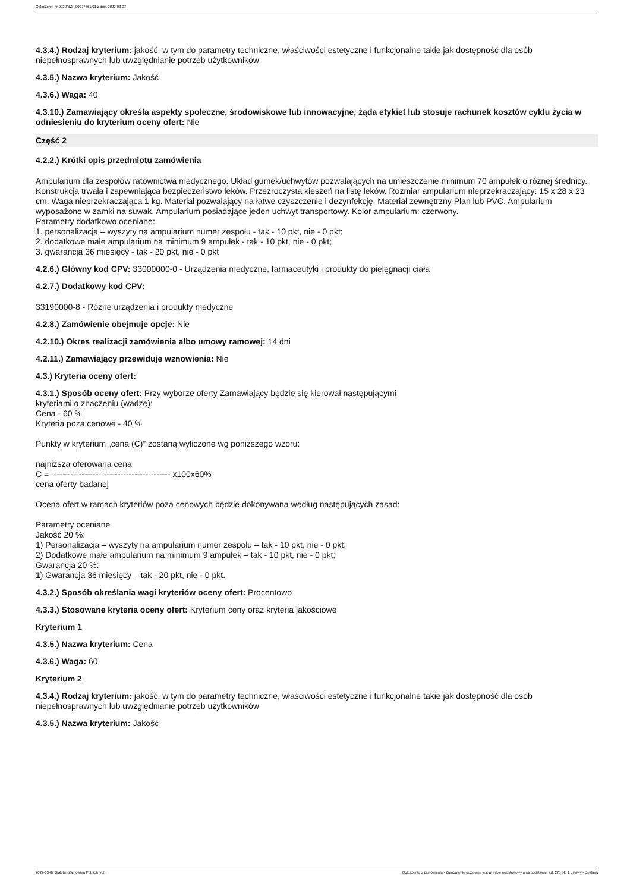Ogłoszenie nr 2022/BZP 00077661/01 z dnia 2022-03-07
4.3.4.) Rodzaj kryterium: jakość, w tym do parametry techniczne, właściwości estetyczne i funkcjonalne takie jak dostępność dla osób niepełnosprawnych lub uwzględnianie potrzeb użytkowników
4.3.5.) Nazwa kryterium: Jakość
4.3.6.) Waga: 40
4.3.10.) Zamawiający określa aspekty społeczne, środowiskowe lub innowacyjne, żąda etykiet lub stosuje rachunek kosztów cyklu życia w odniesieniu do kryterium oceny ofert: Nie
Część 2
4.2.2.) Krótki opis przedmiotu zamówienia
Ampularium dla zespołów ratownictwa medycznego. Układ gumek/uchwytów pozwalających na umieszczenie minimum 70 ampułek o różnej średnicy. Konstrukcja trwała i zapewniająca bezpieczeństwo leków. Przezroczysta kieszeń na listę leków. Rozmiar ampularium nieprzekraczający: 15 x 28 x 23 cm. Waga nieprzekraczająca 1 kg. Materiał pozwalający na łatwe czyszczenie i dezynfekcję. Materiał zewnętrzny Plan lub PVC. Ampularium wyposażone w zamki na suwak. Ampularium posiadające jeden uchwyt transportowy. Kolor ampularium: czerwony.
Parametry dodatkowo oceniane:
1. personalizacja – wyszyty na ampularium numer zespołu - tak - 10 pkt, nie - 0 pkt;
2. dodatkowe małe ampularium na minimum 9 ampułek - tak - 10 pkt, nie - 0 pkt;
3. gwarancja 36 miesięcy - tak - 20 pkt, nie - 0 pkt
4.2.6.) Główny kod CPV: 33000000-0 - Urządzenia medyczne, farmaceutyki i produkty do pielęgnacji ciała
4.2.7.) Dodatkowy kod CPV:
33190000-8 - Różne urządzenia i produkty medyczne
4.2.8.) Zamówienie obejmuje opcje: Nie
4.2.10.) Okres realizacji zamówienia albo umowy ramowej: 14 dni
4.2.11.) Zamawiający przewiduje wznowienia: Nie
4.3.) Kryteria oceny ofert:
4.3.1.) Sposób oceny ofert: Przy wyborze oferty Zamawiający będzie się kierował następującymi
kryteriami o znaczeniu (wadze):
Cena - 60 %
Kryteria poza cenowe - 40 %
Punkty w kryterium „cena (C)” zostaną wyliczone wg poniższego wzoru:
najniższa oferowana cena
C = ------------------------------------------- x100x60%
cena oferty badanej
Ocena ofert w ramach kryteriów poza cenowych będzie dokonywana według następujących zasad:
Parametry oceniane
Jakość 20 %:
1) Personalizacja – wyszyty na ampularium numer zespołu – tak - 10 pkt, nie - 0 pkt;
2) Dodatkowe małe ampularium na minimum 9 ampułek – tak - 10 pkt, nie - 0 pkt;
Gwarancja 20 %:
1) Gwarancja 36 miesięcy – tak - 20 pkt, nie - 0 pkt.
4.3.2.) Sposób określania wagi kryteriów oceny ofert: Procentowo
4.3.3.) Stosowane kryteria oceny ofert: Kryterium ceny oraz kryteria jakościowe
Kryterium 1
4.3.5.) Nazwa kryterium: Cena
4.3.6.) Waga: 60
Kryterium 2
4.3.4.) Rodzaj kryterium: jakość, w tym do parametry techniczne, właściwości estetyczne i funkcjonalne takie jak dostępność dla osób niepełnosprawnych lub uwzględnianie potrzeb użytkowników
4.3.5.) Nazwa kryterium: Jakość
2022-03-07 Biuletyn Zamówień Publicznych Ogłoszenie o zamówieniu - Zamówienie udzielane jest w trybie podstawowym na podstawie: art. 275 pkt 1 ustawy - Dostawy